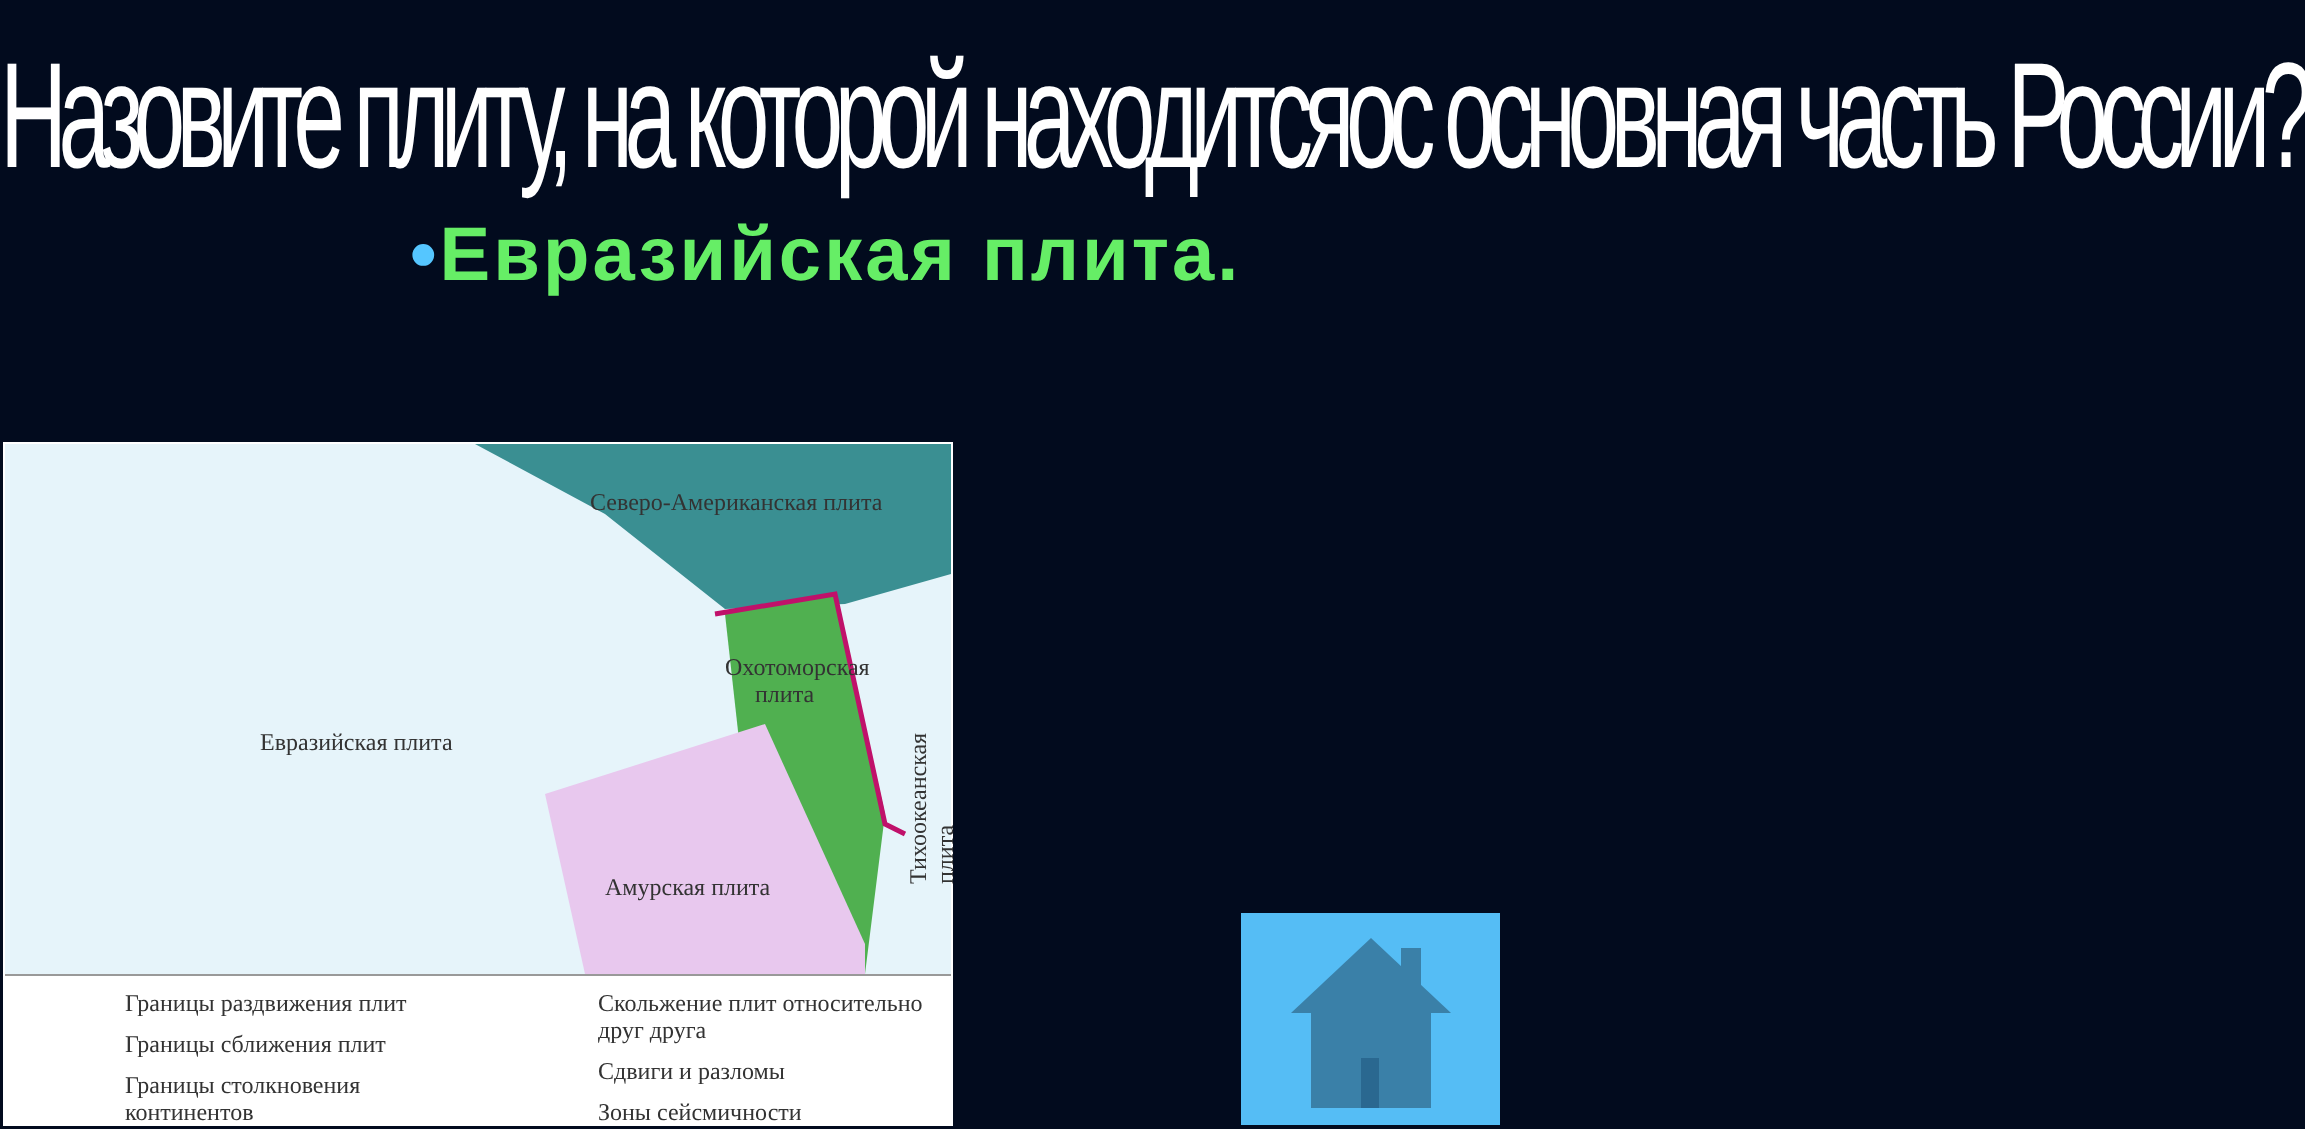Назовите плиту, на которой находитсяос основная часть России?
•Евразийская плита.
Северо-Американская плита
Охотоморская
плита
Евразийская плита
Амурская плита Тихоокеанская плита
Границы раздвижения плит
Границы сближения плит
Границы столкновения континентов
Скольжение плит относительно друг друга
Сдвиги и разломы
Зоны сейсмичности